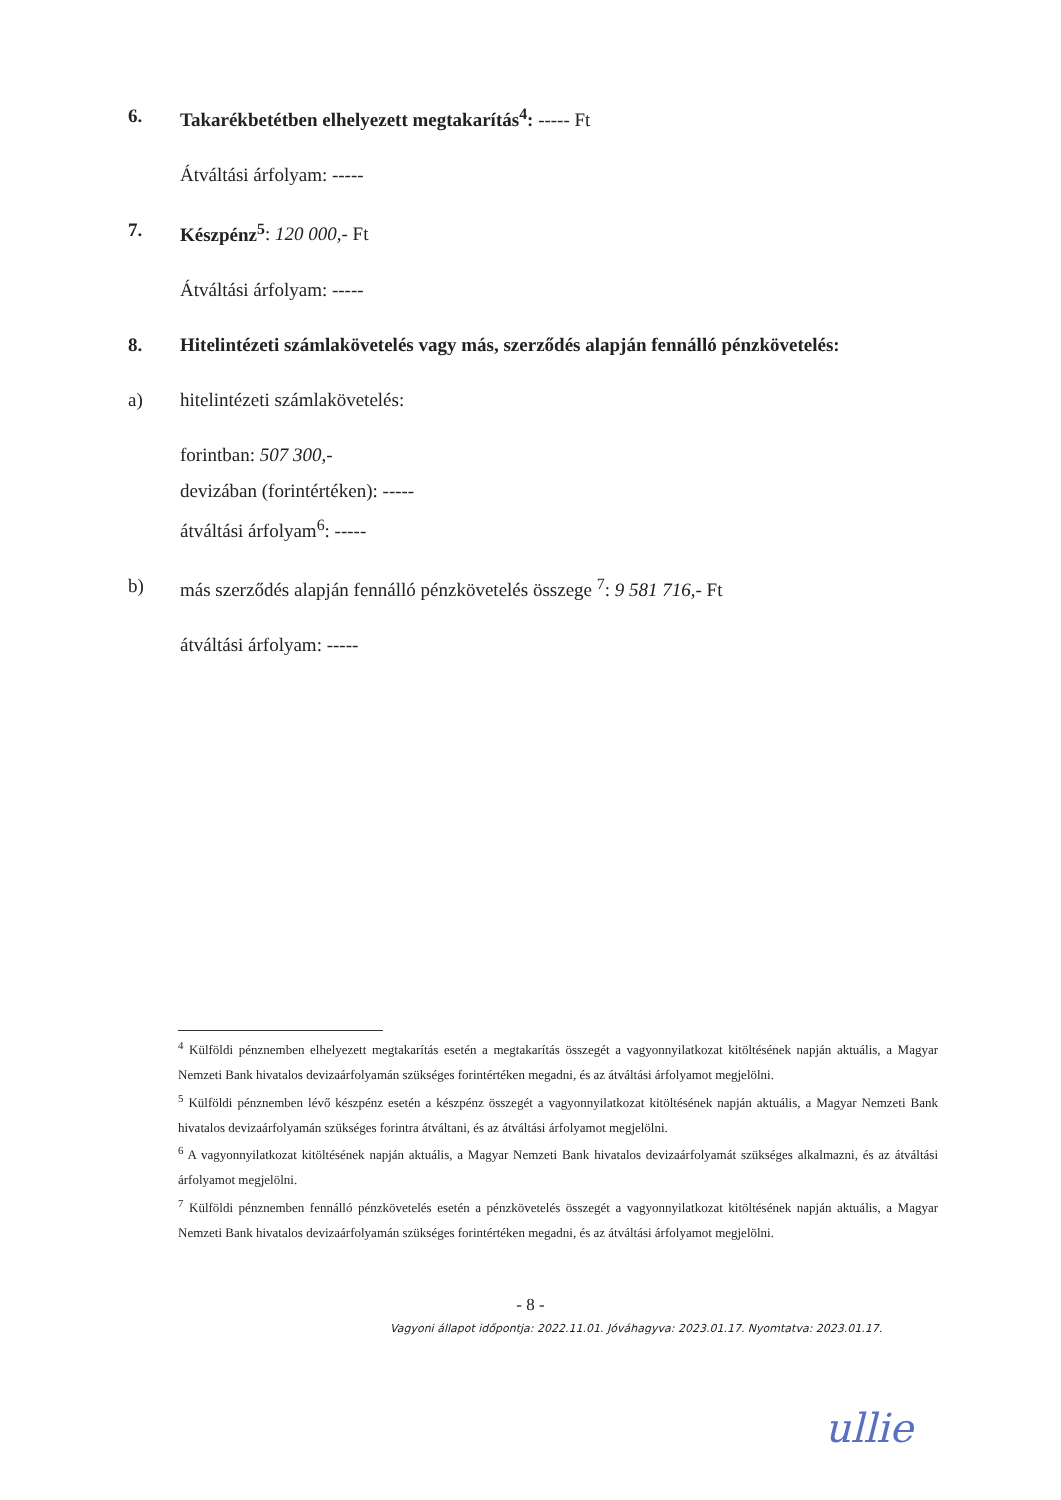6. Takarékbetétben elhelyezett megtakarítás<sup>4</sup>: ----- Ft
Átváltási árfolyam: -----
7. Készpénz<sup>5</sup>: 120 000,- Ft
Átváltási árfolyam: -----
8. Hitelintézeti számlakövetelés vagy más, szerződés alapján fennálló pénzkövetelés:
a) hitelintézeti számlakövetelés:
forintban: 507 300,-
devizában (forintértéken): -----
átváltási árfolyam<sup>6</sup>: -----
b) más szerződés alapján fennálló pénzkövetelés összege <sup>7</sup>: 9 581 716,- Ft
átváltási árfolyam: -----
<sup>4</sup> Külföldi pénznemben elhelyezett megtakarítás esetén a megtakarítás összegét a vagyonnyilatkozat kitöltésének napján aktuális, a Magyar Nemzeti Bank hivatalos devizaárfolyamán szükséges forintértéken megadni, és az átváltási árfolyamot megjelölni.
<sup>5</sup> Külföldi pénznemben lévő készpénz esetén a készpénz összegét a vagyonnyilatkozat kitöltésének napján aktuális, a Magyar Nemzeti Bank hivatalos devizaárfolyamán szükséges forintra átváltani, és az átváltási árfolyamot megjelölni.
<sup>6</sup> A vagyonnyilatkozat kitöltésének napján aktuális, a Magyar Nemzeti Bank hivatalos devizaárfolyamát szükséges alkalmazni, és az átváltási árfolyamot megjelölni.
<sup>7</sup> Külföldi pénznemben fennálló pénzkövetelés esetén a pénzkövetelés összegét a vagyonnyilatkozat kitöltésének napján aktuális, a Magyar Nemzeti Bank hivatalos devizaárfolyamán szükséges forintértéken megadni, és az átváltási árfolyamot megjelölni.
- 8 -
Vagyoni állapot időpontja: 2022.11.01. Jóváhagyva: 2023.01.17. Nyomtatva: 2023.01.17.
ullie